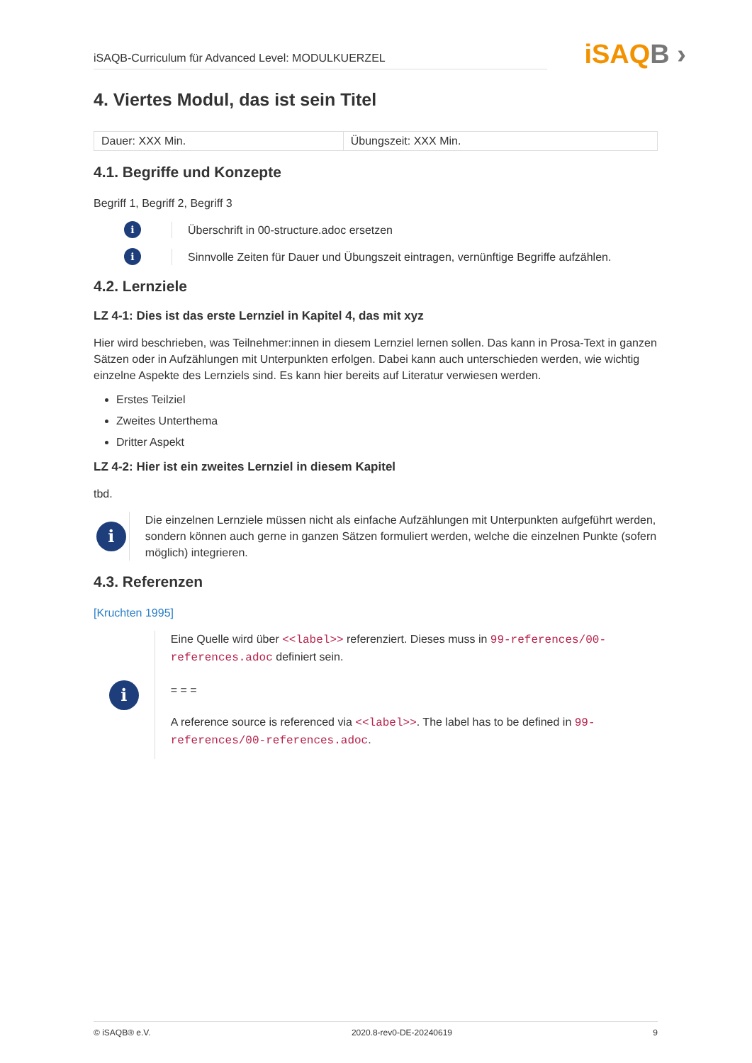iSAQB-Curriculum für Advanced Level: MODULKUERZEL
iSAQB ›
4. Viertes Modul, das ist sein Titel
| Dauer: XXX Min. | Übungszeit: XXX Min. |
4.1. Begriffe und Konzepte
Begriff 1, Begriff 2, Begriff 3
i
Überschrift in 00-structure.adoc ersetzen
i
Sinnvolle Zeiten für Dauer und Übungszeit eintragen, vernünftige Begriffe aufzählen.
4.2. Lernziele
LZ 4-1: Dies ist das erste Lernziel in Kapitel 4, das mit xyz
Hier wird beschrieben, was Teilnehmer:innen in diesem Lernziel lernen sollen. Das kann in Prosa-Text in ganzen Sätzen oder in Aufzählungen mit Unterpunkten erfolgen. Dabei kann auch unterschieden werden, wie wichtig einzelne Aspekte des Lernziels sind. Es kann hier bereits auf Literatur verwiesen werden.
Erstes Teilziel
Zweites Unterthema
Dritter Aspekt
LZ 4-2: Hier ist ein zweites Lernziel in diesem Kapitel
tbd.
i
Die einzelnen Lernziele müssen nicht als einfache Aufzählungen mit Unterpunkten aufgeführt werden, sondern können auch gerne in ganzen Sätzen formuliert werden, welche die einzelnen Punkte (sofern möglich) integrieren.
4.3. Referenzen
[Kruchten 1995]
i
Eine Quelle wird über <<label>> referenziert. Dieses muss in 99-references/00-references.adoc definiert sein.
= = =
A reference source is referenced via <<label>>. The label has to be defined in 99-references/00-references.adoc.
© iSAQB® e.V. 2020.8-rev0-DE-20240619 9